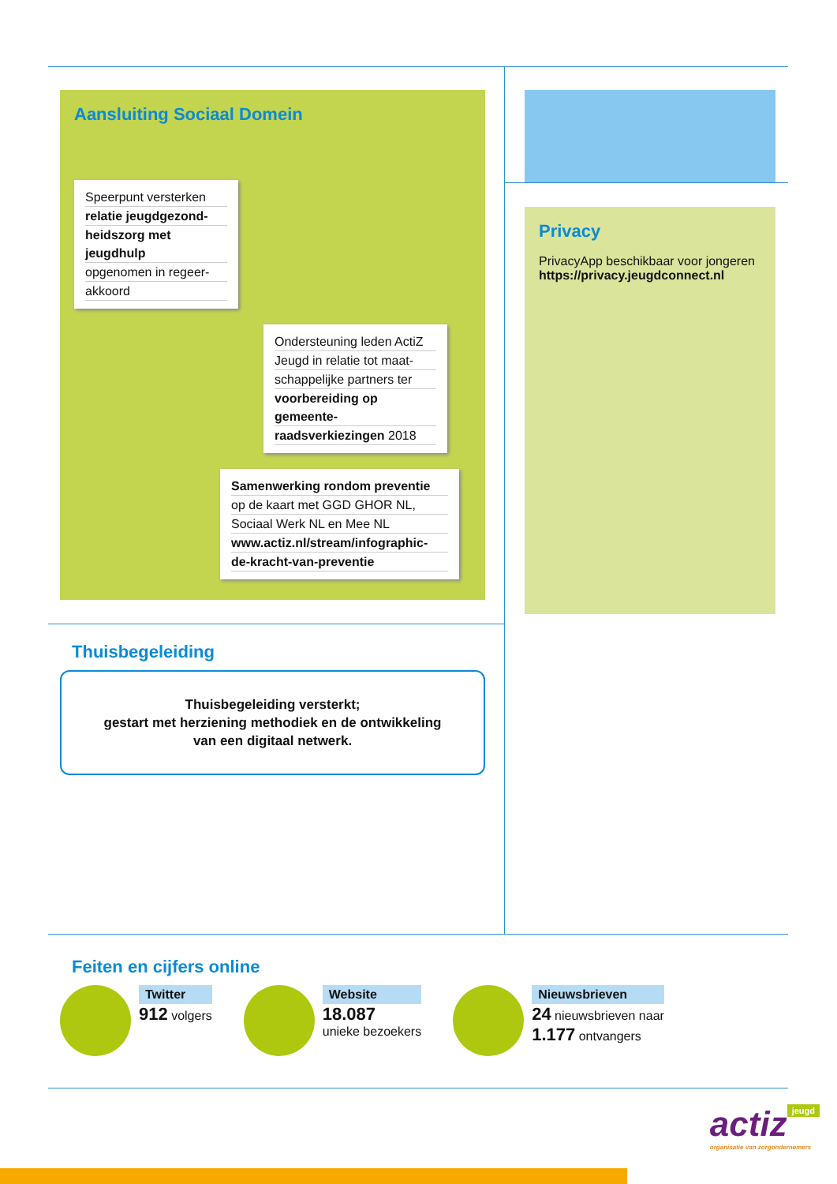Aansluiting Sociaal Domein
Speerpunt versterken
relatie jeugdgezond-
heidszorg met jeugdhulp
opgenomen in regeer-
akkoord
Ondersteuning leden ActiZ
Jeugd in relatie tot maat-
schappelijke partners ter
voorbereiding op gemeente-
raadsverkiezingen 2018
Samenwerking rondom preventie
op de kaart met GGD GHOR NL,
Sociaal Werk NL en Mee NL
www.actiz.nl/stream/infographic-
de-kracht-van-preventie
Thuisbegeleiding
Thuisbegeleiding versterkt;
gestart met herziening methodiek en de ontwikkeling
van een digitaal netwerk.
Privacy
PrivacyApp beschikbaar voor jongeren
https://privacy.jeugdconnect.nl
Feiten en cijfers online
Twitter
912 volgers
Website
18.087
unieke bezoekers
Nieuwsbrieven
24 nieuwsbrieven naar
1.177 ontvangers
jeugd actiz
organisatie van zorgondernemers